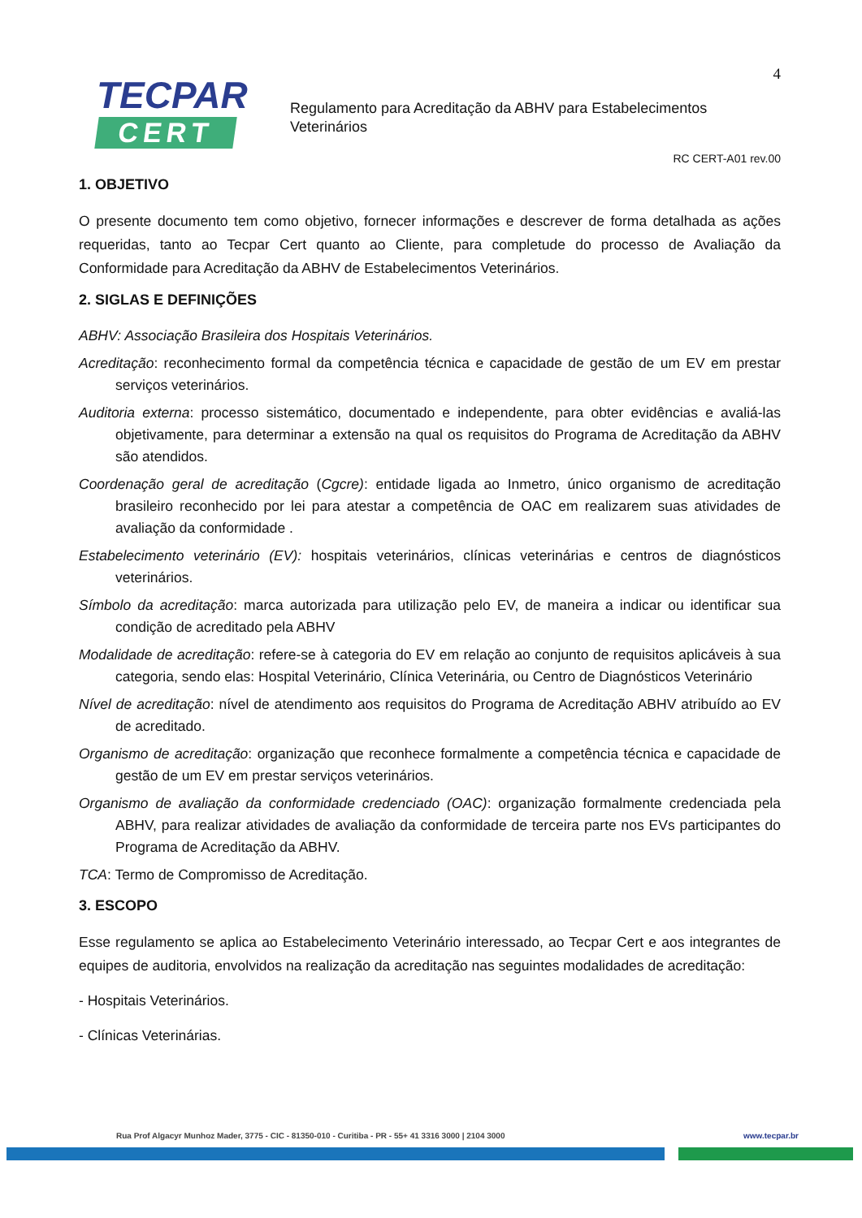4
TECPAR
CERT
Regulamento para Acreditação da ABHV para Estabelecimentos Veterinários
RC CERT-A01 rev.00
1. OBJETIVO
O presente documento tem como objetivo, fornecer informações e descrever de forma detalhada as ações requeridas, tanto ao Tecpar Cert quanto ao Cliente, para completude do processo de Avaliação da Conformidade para Acreditação da ABHV de Estabelecimentos Veterinários.
2. SIGLAS E DEFINIÇÕES
ABHV: Associação Brasileira dos Hospitais Veterinários.
Acreditação: reconhecimento formal da competência técnica e capacidade de gestão de um EV em prestar serviços veterinários.
Auditoria externa: processo sistemático, documentado e independente, para obter evidências e avaliá-las objetivamente, para determinar a extensão na qual os requisitos do Programa de Acreditação da ABHV são atendidos.
Coordenação geral de acreditação (Cgcre): entidade ligada ao Inmetro, único organismo de acreditação brasileiro reconhecido por lei para atestar a competência de OAC em realizarem suas atividades de avaliação da conformidade .
Estabelecimento veterinário (EV): hospitais veterinários, clínicas veterinárias e centros de diagnósticos veterinários.
Símbolo da acreditação: marca autorizada para utilização pelo EV, de maneira a indicar ou identificar sua condição de acreditado pela ABHV
Modalidade de acreditação: refere-se à categoria do EV em relação ao conjunto de requisitos aplicáveis à sua categoria, sendo elas: Hospital Veterinário, Clínica Veterinária, ou Centro de Diagnósticos Veterinário
Nível de acreditação: nível de atendimento aos requisitos do Programa de Acreditação ABHV atribuído ao EV de acreditado.
Organismo de acreditação: organização que reconhece formalmente a competência técnica e capacidade de gestão de um EV em prestar serviços veterinários.
Organismo de avaliação da conformidade credenciado (OAC): organização formalmente credenciada pela ABHV, para realizar atividades de avaliação da conformidade de terceira parte nos EVs participantes do Programa de Acreditação da ABHV.
TCA: Termo de Compromisso de Acreditação.
3. ESCOPO
Esse regulamento se aplica ao Estabelecimento Veterinário interessado, ao Tecpar Cert e aos integrantes de equipes de auditoria, envolvidos na realização da acreditação nas seguintes modalidades de acreditação:
- Hospitais Veterinários.
- Clínicas Veterinárias.
Rua Prof Algacyr Munhoz Mader, 3775 - CIC - 81350-010 - Curitiba - PR - 55+ 41 3316 3000 | 2104 3000 www.tecpar.br